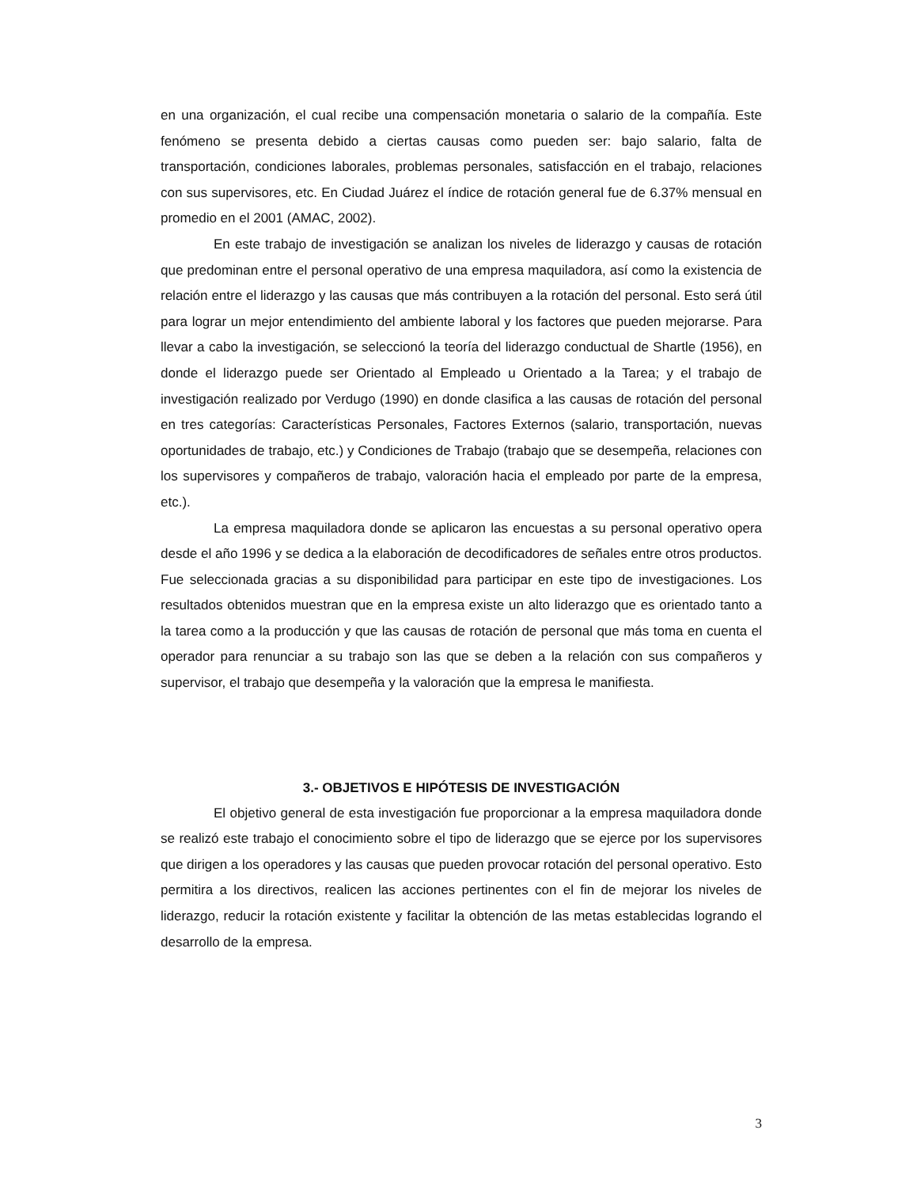en una organización, el cual recibe una compensación monetaria o salario de la compañía. Este fenómeno se presenta debido a ciertas causas como pueden ser: bajo salario, falta de transportación, condiciones laborales, problemas personales, satisfacción en el trabajo, relaciones con sus supervisores, etc. En Ciudad Juárez el índice de rotación general fue de 6.37% mensual en promedio en el 2001 (AMAC, 2002).
En este trabajo de investigación se analizan los niveles de liderazgo y causas de rotación que predominan entre el personal operativo de una empresa maquiladora, así como la existencia de relación entre el liderazgo y las causas que más contribuyen a la rotación del personal. Esto será útil para lograr un mejor entendimiento del ambiente laboral y los factores que pueden mejorarse. Para llevar a cabo la investigación, se seleccionó la teoría del liderazgo conductual de Shartle (1956), en donde el liderazgo puede ser Orientado al Empleado u Orientado a la Tarea; y el trabajo de investigación realizado por Verdugo (1990) en donde clasifica a las causas de rotación del personal en tres categorías: Características Personales, Factores Externos (salario, transportación, nuevas oportunidades de trabajo, etc.) y Condiciones de Trabajo (trabajo que se desempeña, relaciones con los supervisores y compañeros de trabajo, valoración hacia el empleado por parte de la empresa, etc.).
La empresa maquiladora donde se aplicaron las encuestas a su personal operativo opera desde el año 1996 y se dedica a la elaboración de decodificadores de señales entre otros productos. Fue seleccionada gracias a su disponibilidad para participar en este tipo de investigaciones. Los resultados obtenidos muestran que en la empresa existe un alto liderazgo que es orientado tanto a la tarea como a la producción y que las causas de rotación de personal que más toma en cuenta el operador para renunciar a su trabajo son las que se deben a la relación con sus compañeros y supervisor, el trabajo que desempeña y la valoración que la empresa le manifiesta.
3.- OBJETIVOS E HIPÓTESIS DE INVESTIGACIÓN
El objetivo general de esta investigación fue proporcionar a la empresa maquiladora donde se realizó este trabajo el conocimiento sobre el tipo de liderazgo que se ejerce por los supervisores que dirigen a los operadores y las causas que pueden provocar rotación del personal operativo. Esto permitira a los directivos, realicen las acciones pertinentes con el fin de mejorar los niveles de liderazgo, reducir la rotación existente y facilitar la obtención de las metas establecidas logrando el desarrollo de la empresa.
3